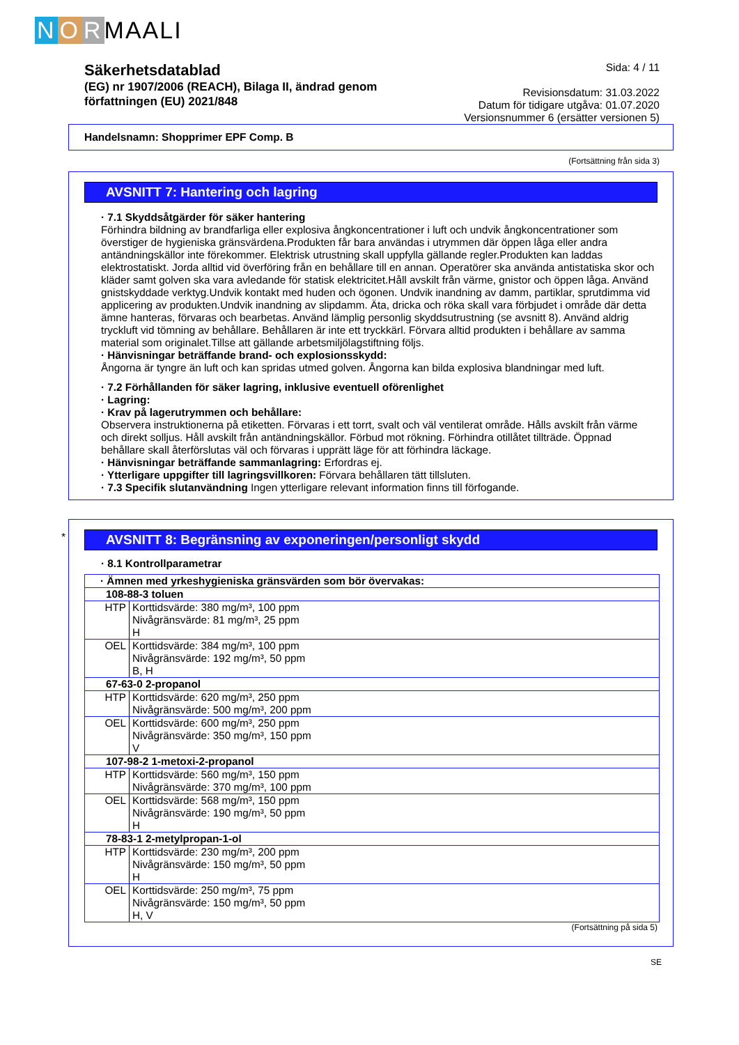N O R MAALI
Säkerhetsdatablad
(EG) nr 1907/2006 (REACH), Bilaga II, ändrad genom
författningen (EU) 2021/848
Sida: 4 / 11
Revisionsdatum: 31.03.2022
Datum för tidigare utgåva: 01.07.2020
Versionsnummer 6 (ersätter versionen 5)
Handelsnamn: Shopprimer EPF Comp. B
(Fortsättning från sida 3)
AVSNITT 7: Hantering och lagring
· 7.1 Skyddsåtgärder för säker hantering
Förhindra bildning av brandfarliga eller explosiva ångkoncentrationer i luft och undvik ångkoncentrationer som överstiger de hygieniska gränsvärdena.Produkten får bara användas i utrymmen där öppen låga eller andra antändningskällor inte förekommer. Elektrisk utrustning skall uppfylla gällande regler.Produkten kan laddas elektrostatiskt. Jorda alltid vid överföring från en behållare till en annan. Operatörer ska använda antistatiska skor och kläder samt golven ska vara avledande för statisk elektricitet.Håll avskilt från värme, gnistor och öppen låga. Använd gnistskyddade verktyg.Undvik kontakt med huden och ögonen. Undvik inandning av damm, partiklar, sprutdimma vid applicering av produkten.Undvik inandning av slipdamm. Äta, dricka och röka skall vara förbjudet i område där detta ämne hanteras, förvaras och bearbetas. Använd lämplig personlig skyddsutrustning (se avsnitt 8). Använd aldrig tryckluft vid tömning av behållare. Behållaren är inte ett tryckkärl. Förvara alltid produkten i behållare av samma material som originalet.Tillse att gällande arbetsmiljölagstiftning följs.
· Hänvisningar beträffande brand- och explosionsskydd:
Ångorna är tyngre än luft och kan spridas utmed golven. Ångorna kan bilda explosiva blandningar med luft.
· 7.2 Förhållanden för säker lagring, inklusive eventuell oförenlighet
· Lagring:
· Krav på lagerutrymmen och behållare:
Observera instruktionerna på etiketten. Förvaras i ett torrt, svalt och väl ventilerat område. Hålls avskilt från värme och direkt solljus. Håll avskilt från antändningskällor. Förbud mot rökning. Förhindra otillåtet tillträde. Öppnad behållare skall återförslutas väl och förvaras i upprätt läge för att förhindra läckage.
· Hänvisningar beträffande sammanlagring: Erfordras ej.
· Ytterligare uppgifter till lagringsvillkoren: Förvara behållaren tätt tillsluten.
· 7.3 Specifik slutanvändning Ingen ytterligare relevant information finns till förfogande.
*
AVSNITT 8: Begränsning av exponeringen/personligt skydd
· 8.1 Kontrollparametrar
| · Ämnen med yrkeshygieniska gränsvärden som bör övervakas: | |
| 108-88-3 toluen | |
| HTP | Korttidsvärde: 380 mg/m³, 100 ppm Nivågränsvärde: 81 mg/m³, 25 ppm H |
| OEL | Korttidsvärde: 384 mg/m³, 100 ppm Nivågränsvärde: 192 mg/m³, 50 ppm B, H |
| 67-63-0 2-propanol | |
| HTP | Korttidsvärde: 620 mg/m³, 250 ppm Nivågränsvärde: 500 mg/m³, 200 ppm |
| OEL | Korttidsvärde: 600 mg/m³, 250 ppm Nivågränsvärde: 350 mg/m³, 150 ppm V |
| 107-98-2 1-metoxi-2-propanol | |
| HTP | Korttidsvärde: 560 mg/m³, 150 ppm Nivågränsvärde: 370 mg/m³, 100 ppm |
| OEL | Korttidsvärde: 568 mg/m³, 150 ppm Nivågränsvärde: 190 mg/m³, 50 ppm H |
| 78-83-1 2-metylpropan-1-ol | |
| HTP | Korttidsvärde: 230 mg/m³, 200 ppm Nivågränsvärde: 150 mg/m³, 50 ppm H |
| OEL | Korttidsvärde: 250 mg/m³, 75 ppm Nivågränsvärde: 150 mg/m³, 50 ppm H, V |
(Fortsättning på sida 5)
SE